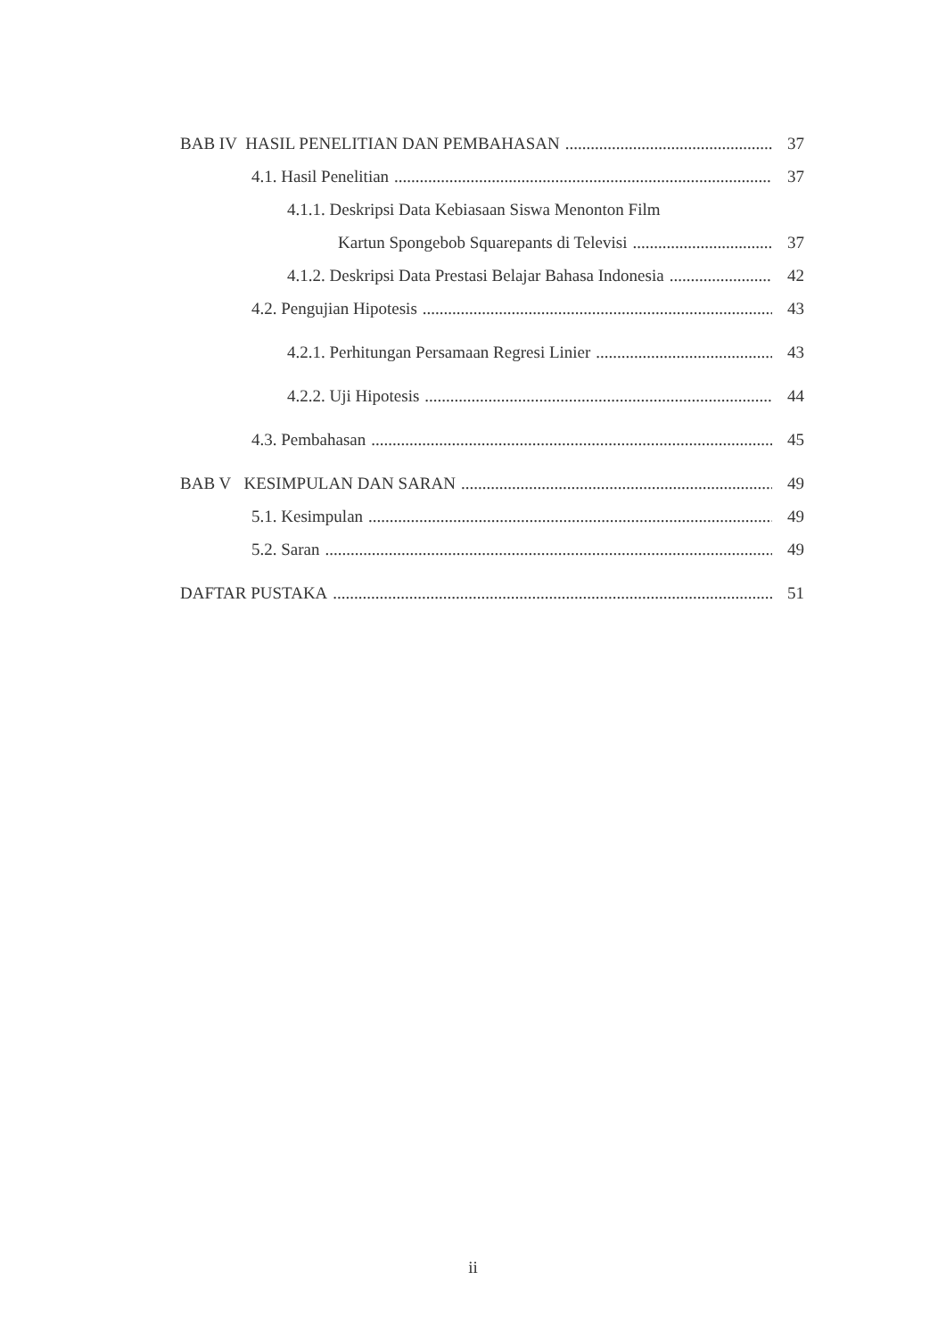BAB IV HASIL PENELITIAN DAN PEMBAHASAN 37
4.1. Hasil Penelitian 37
4.1.1. Deskripsi Data Kebiasaan Siswa Menonton Film
Kartun Spongebob Squarepants di Televisi 37
4.1.2. Deskripsi Data Prestasi Belajar Bahasa Indonesia 42
4.2. Pengujian Hipotesis 43
4.2.1. Perhitungan Persamaan Regresi Linier 43
4.2.2. Uji Hipotesis 44
4.3. Pembahasan 45
BAB V KESIMPULAN DAN SARAN 49
5.1. Kesimpulan 49
5.2. Saran 49
DAFTAR PUSTAKA 51
ii